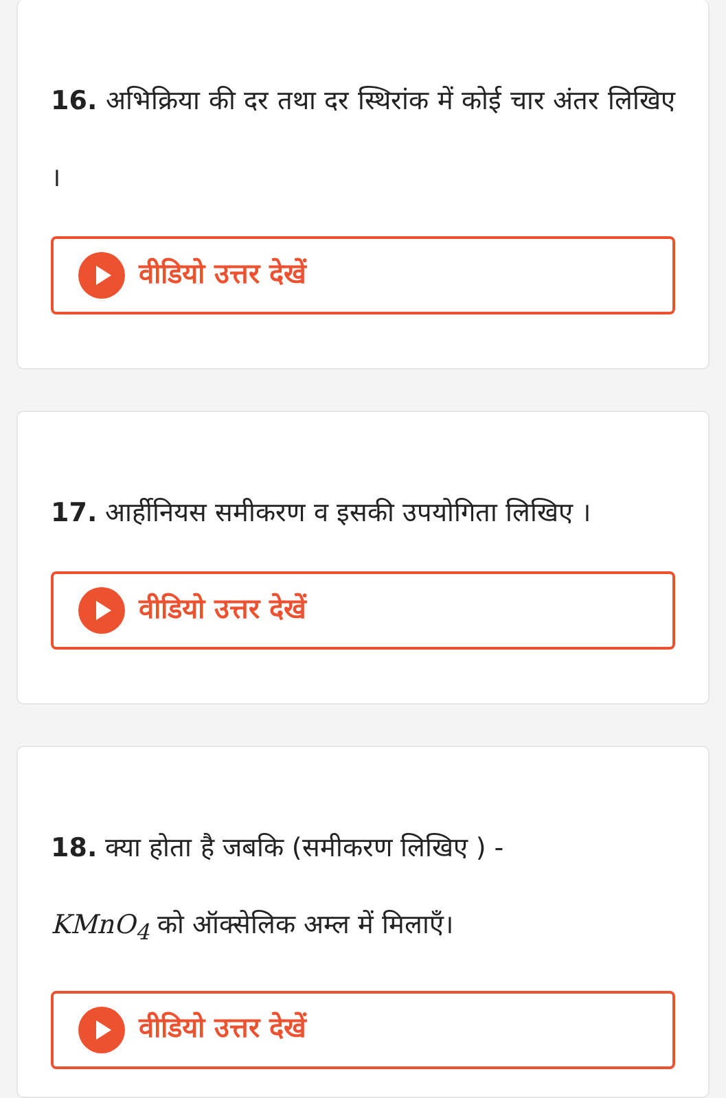16. अभिक्रिया की दर तथा दर स्थिरांक में कोई चार अंतर लिखिए ।
वीडियो उत्तर देखें
17. आर्हीनियस समीकरण व इसकी उपयोगिता लिखिए ।
वीडियो उत्तर देखें
18. क्या होता है जबकि (समीकरण लिखिए ) -
KMnO<sub>4</sub> को ऑक्सेलिक अम्ल में मिलाएँ।
वीडियो उत्तर देखें